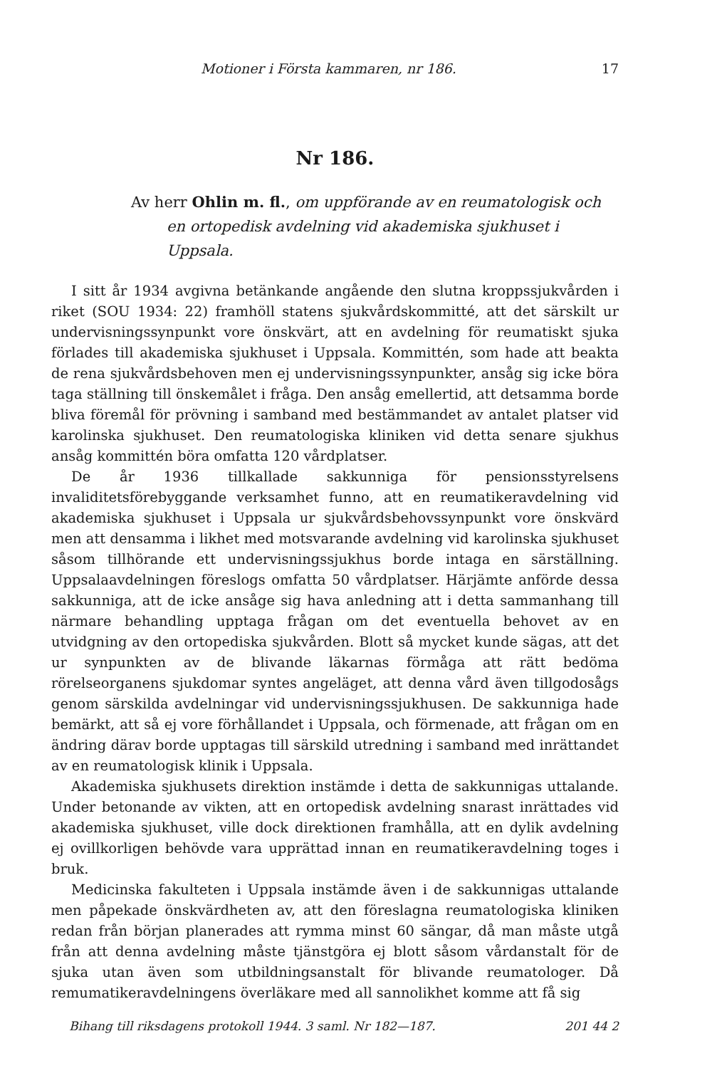Motioner i Första kammaren, nr 186. 17
Nr 186.
Av herr Ohlin m. fl., om uppförande av en reumatologisk och en ortopedisk avdelning vid akademiska sjukhuset i Uppsala.
I sitt år 1934 avgivna betänkande angående den slutna kroppssjukvården i riket (SOU 1934: 22) framhöll statens sjukvårdskommitté, att det särskilt ur undervisningssynpunkt vore önskvärt, att en avdelning för reumatiskt sjuka förlades till akademiska sjukhuset i Uppsala. Kommittén, som hade att beakta de rena sjukvårdsbehoven men ej undervisningssynpunkter, ansåg sig icke böra taga ställning till önskemålet i fråga. Den ansåg emellertid, att detsamma borde bliva föremål för prövning i samband med bestämmandet av antalet platser vid karolinska sjukhuset. Den reumatologiska kliniken vid detta senare sjukhus ansåg kommittén böra omfatta 120 vårdplatser.
De år 1936 tillkallade sakkunniga för pensionsstyrelsens invaliditetsförebyggande verksamhet funno, att en reumatikeravdelning vid akademiska sjukhuset i Uppsala ur sjukvårdsbehovssynpunkt vore önskvärd men att densamma i likhet med motsvarande avdelning vid karolinska sjukhuset såsom tillhörande ett undervisningssjukhus borde intaga en särställning. Uppsalaavdelningen föreslogs omfatta 50 vårdplatser. Härjämte anförde dessa sakkunniga, att de icke ansåge sig hava anledning att i detta sammanhang till närmare behandling upptaga frågan om det eventuella behovet av en utvidgning av den ortopediska sjukvården. Blott så mycket kunde sägas, att det ur synpunkten av de blivande läkarnas förmåga att rätt bedöma rörelseorganens sjukdomar syntes angeläget, att denna vård även tillgodosågs genom särskilda avdelningar vid undervisningssjukhusen. De sakkunniga hade bemärkt, att så ej vore förhållandet i Uppsala, och förmenade, att frågan om en ändring därav borde upptagas till särskild utredning i samband med inrättandet av en reumatologisk klinik i Uppsala.
Akademiska sjukhusets direktion instämde i detta de sakkunnigas uttalande. Under betonande av vikten, att en ortopedisk avdelning snarast inrättades vid akademiska sjukhuset, ville dock direktionen framhålla, att en dylik avdelning ej ovillkorligen behövde vara upprättad innan en reumatikeravdelning toges i bruk.
Medicinska fakulteten i Uppsala instämde även i de sakkunnigas uttalande men påpekade önskvärdheten av, att den föreslagna reumatologiska kliniken redan från början planerades att rymma minst 60 sängar, då man måste utgå från att denna avdelning måste tjänstgöra ej blott såsom vårdanstalt för de sjuka utan även som utbildningsanstalt för blivande reumatologer. Då remumatikeravdelningens överläkare med all sannolikhet komme att få sig
Bihang till riksdagens protokoll 1944. 3 saml. Nr 182—187. 201 44 2